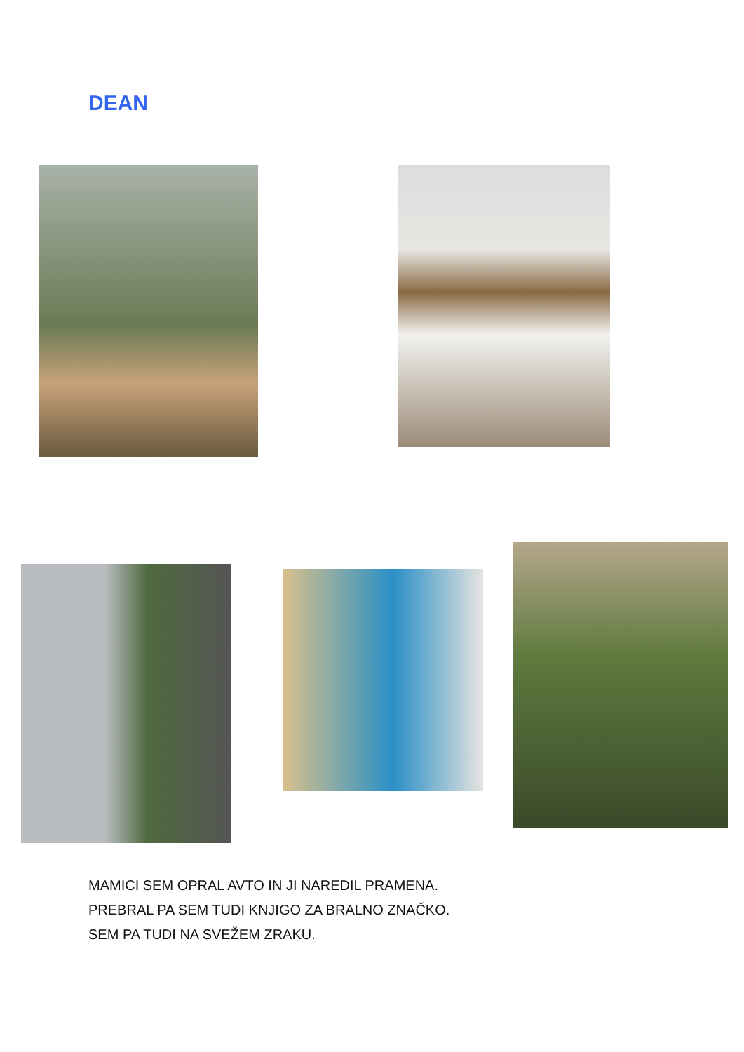DEAN
MAMICI SEM OPRAL AVTO IN JI NAREDIL PRAMENA.
PREBRAL PA SEM TUDI KNJIGO ZA BRALNO ZNAČKO.
SEM PA TUDI NA SVEŽEM ZRAKU.